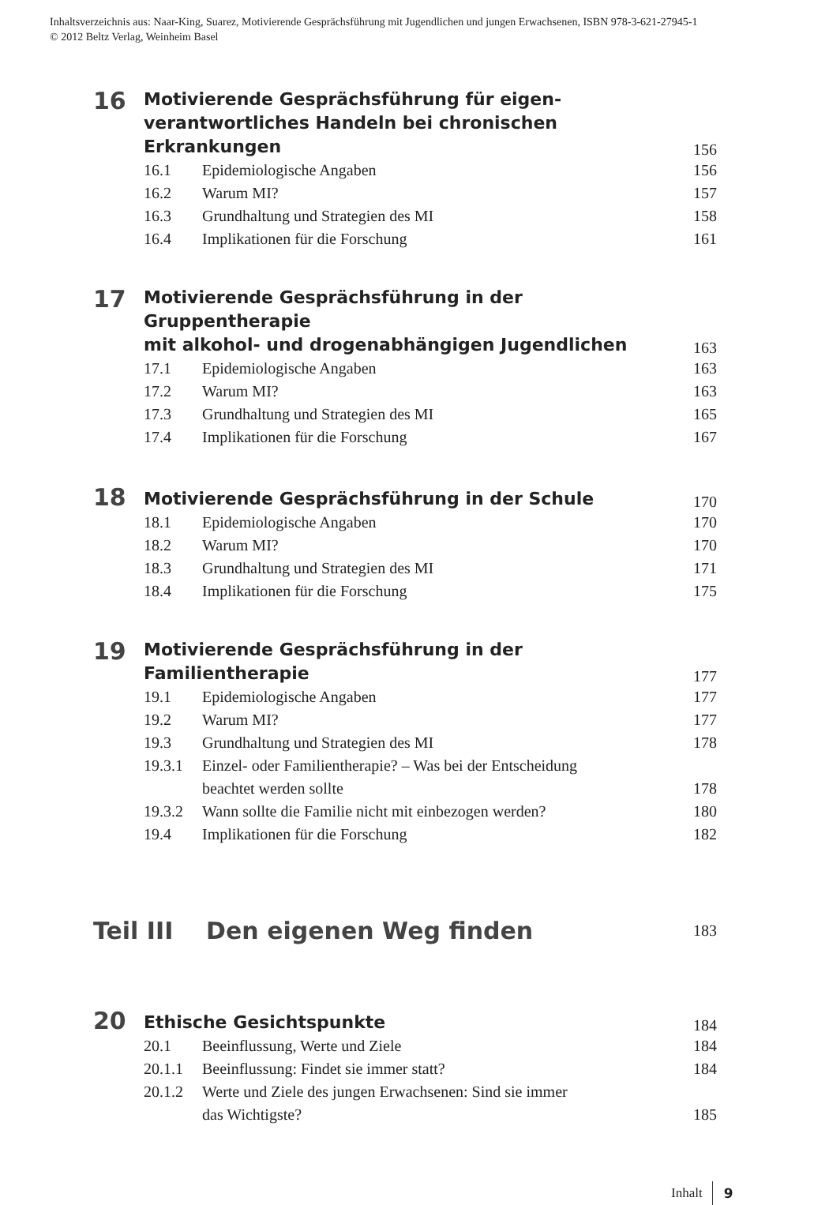Inhaltsverzeichnis aus: Naar-King, Suarez, Motivierende Gesprächsführung mit Jugendlichen und jungen Erwachsenen, ISBN 978-3-621-27945-1
© 2012 Beltz Verlag, Weinheim Basel
16
Motivierende Gesprächsführung für eigen-
verantwortliches Handeln bei chronischen Erkrankungen
156
16.1 Epidemiologische Angaben 156
16.2 Warum MI? 157
16.3 Grundhaltung und Strategien des MI 158
16.4 Implikationen für die Forschung 161
17
Motivierende Gesprächsführung in der Gruppentherapie
mit alkohol- und drogenabhängigen Jugendlichen
163
17.1 Epidemiologische Angaben 163
17.2 Warum MI? 163
17.3 Grundhaltung und Strategien des MI 165
17.4 Implikationen für die Forschung 167
18
Motivierende Gesprächsführung in der Schule
170
18.1 Epidemiologische Angaben 170
18.2 Warum MI? 170
18.3 Grundhaltung und Strategien des MI 171
18.4 Implikationen für die Forschung 175
19
Motivierende Gesprächsführung in der Familientherapie
177
19.1 Epidemiologische Angaben 177
19.2 Warum MI? 177
19.3 Grundhaltung und Strategien des MI 178
19.3.1 Einzel- oder Familientherapie? – Was bei der Entscheidung
beachtet werden sollte 178
19.3.2 Wann sollte die Familie nicht mit einbezogen werden? 180
19.4 Implikationen für die Forschung 182
Teil III Den eigenen Weg finden
183
20
Ethische Gesichtspunkte
184
20.1 Beeinflussung, Werte und Ziele 184
20.1.1 Beeinflussung: Findet sie immer statt? 184
20.1.2 Werte und Ziele des jungen Erwachsenen: Sind sie immer
das Wichtigste? 185
Inhalt 9